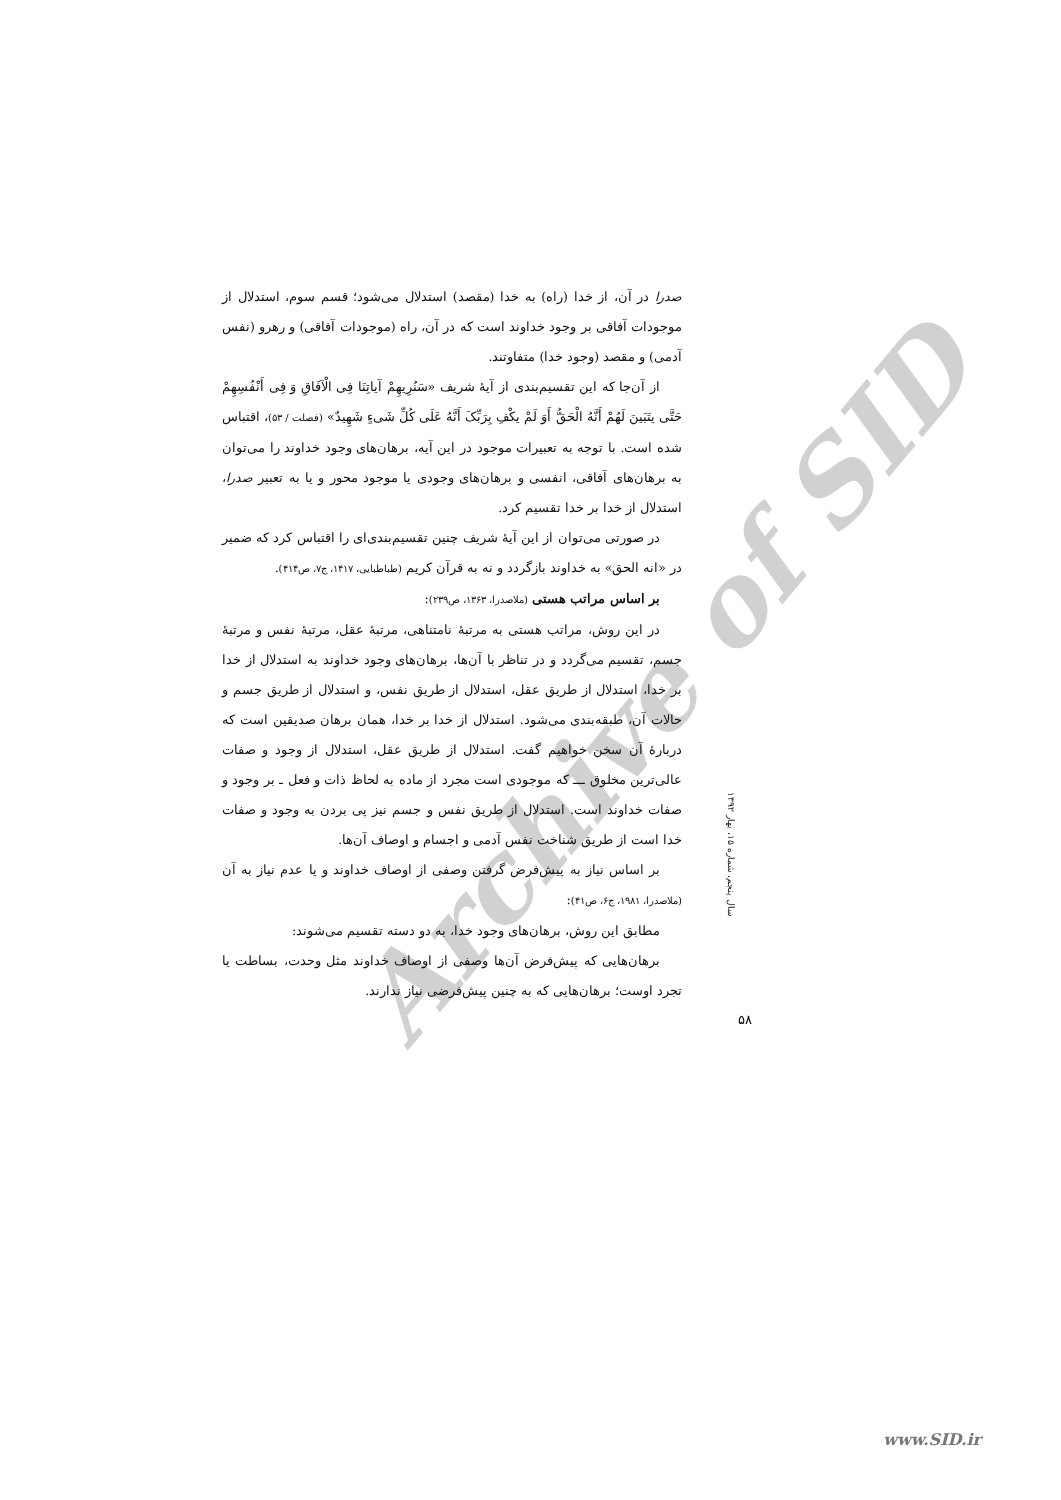Archive of SID
صدرا در آن، از خدا (راه) به خدا (مقصد) استدلال می‌شود؛ قسم سوم، استدلال از موجودات آفاقی بر وجود خداوند است که در آن، راه (موجودات آفاقی) و رهرو (نفس آدمی) و مقصد (وجود خدا) متفاوتند.
از آن‌جا که این تقسیم‌بندی از آیهٔ شریف «سَنُرِیهِمْ آیاتِنَا فِی الْآفَاقِ وَ فِی أَنْفُسِهِمْ حَتَّی یتَبَینَ لَهُمْ أَنَّهُ الْحَقُّ أَوَ لَمْ یکْفِ بِرَبِّکَ أَنَّهُ عَلَی کُلِّ شَیءٍ شَهِیدٌ» (فصلت / ۵۳)، اقتباس شده است. با توجه به تعبیرات موجود در این آیه، برهان‌های وجود خداوند را می‌توان به برهان‌های آفاقی، انفسی و برهان‌های وجودی یا موجود محور و یا به تعبیر صدرا، استدلال از خدا بر خدا تقسیم کرد.
در صورتی می‌توان از این آیهٔ شریف چنین تقسیم‌بندی‌ای را اقتباس کرد که ضمیر در «انه الحق» به خداوند بازگردد و نه به قرآن کریم (طباطبایی، ۱۴۱۷، ج۷، ص۴۱۴).
بر اساس مراتب هستی (ملاصدرا، ۱۳۶۳، ص۲۳۹):
در این روش، مراتب هستی به مرتبهٔ نامتناهی، مرتبهٔ عقل، مرتبهٔ نفس و مرتبهٔ جسم، تقسیم می‌گردد و در تناظر با آن‌ها، برهان‌های وجود خداوند به استدلال از خدا بر خدا، استدلال از طریق عقل، استدلال از طریق نفس، و استدلال از طریق جسم و حالات آن، طبقه‌بندی می‌شود. استدلال از خدا بر خدا، همان برهان صدیقین است که دربارهٔ آن سخن خواهیم گفت. استدلال از طریق عقل، استدلال از وجود و صفات عالی‌ترین مخلوق ـــ که موجودی است مجرد از ماده به لحاظ ذات و فعل ـ بر وجود و صفات خداوند است. استدلال از طریق نفس و جسم نیز پی بردن به وجود و صفات خدا است از طریق شناخت نفس آدمی و اجسام و اوصاف آن‌ها.
بر اساس نیاز به پیش‌فرض گرفتن وصفی از اوصاف خداوند و یا عدم نیاز به آن (ملاصدرا، ۱۹۸۱، ج۶، ص۴۱):
مطابق این روش، برهان‌های وجود خدا، به دو دسته تقسیم می‌شوند:
برهان‌هایی که پیش‌فرض آن‌ها وصفی از اوصاف خداوند مثل وحدت، بساطت یا تجرد اوست؛ برهان‌هایی که به چنین پیش‌فرضی نیاز ندارند.
سال پنجم، شماره ۱۵، بهار ۱۳۹۲
۵۸
www.SID.ir